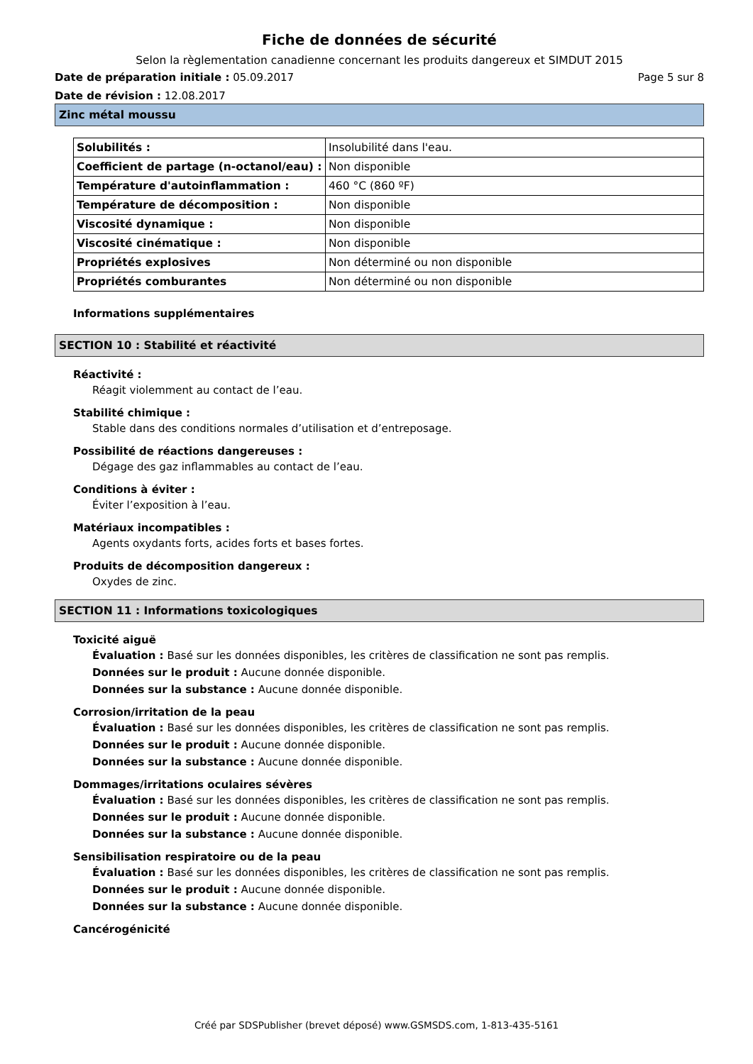Fiche de données de sécurité
Selon la règlementation canadienne concernant les produits dangereux et SIMDUT 2015
Date de préparation initiale : 05.09.2017 Page 5 sur 8
Date de révision : 12.08.2017
Zinc métal moussu
| Solubilités : | Insolubilité dans l'eau. |
| Coefficient de partage (n-octanol/eau) : | Non disponible |
| Température d'autoinflammation : | 460 °C (860 ºF) |
| Température de décomposition : | Non disponible |
| Viscosité dynamique : | Non disponible |
| Viscosité cinématique : | Non disponible |
| Propriétés explosives | Non déterminé ou non disponible |
| Propriétés comburantes | Non déterminé ou non disponible |
Informations supplémentaires
SECTION 10 : Stabilité et réactivité
Réactivité :
Réagit violemment au contact de l’eau.
Stabilité chimique :
Stable dans des conditions normales d’utilisation et d’entreposage.
Possibilité de réactions dangereuses :
Dégage des gaz inflammables au contact de l’eau.
Conditions à éviter :
Éviter l’exposition à l’eau.
Matériaux incompatibles :
Agents oxydants forts, acides forts et bases fortes.
Produits de décomposition dangereux :
Oxydes de zinc.
SECTION 11 : Informations toxicologiques
Toxicité aiguë
Évaluation : Basé sur les données disponibles, les critères de classification ne sont pas remplis.
Données sur le produit : Aucune donnée disponible.
Données sur la substance : Aucune donnée disponible.
Corrosion/irritation de la peau
Évaluation : Basé sur les données disponibles, les critères de classification ne sont pas remplis.
Données sur le produit : Aucune donnée disponible.
Données sur la substance : Aucune donnée disponible.
Dommages/irritations oculaires sévères
Évaluation : Basé sur les données disponibles, les critères de classification ne sont pas remplis.
Données sur le produit : Aucune donnée disponible.
Données sur la substance : Aucune donnée disponible.
Sensibilisation respiratoire ou de la peau
Évaluation : Basé sur les données disponibles, les critères de classification ne sont pas remplis.
Données sur le produit : Aucune donnée disponible.
Données sur la substance : Aucune donnée disponible.
Cancérogénicité
Créé par SDSPublisher (brevet déposé) www.GSMSDS.com, 1-813-435-5161